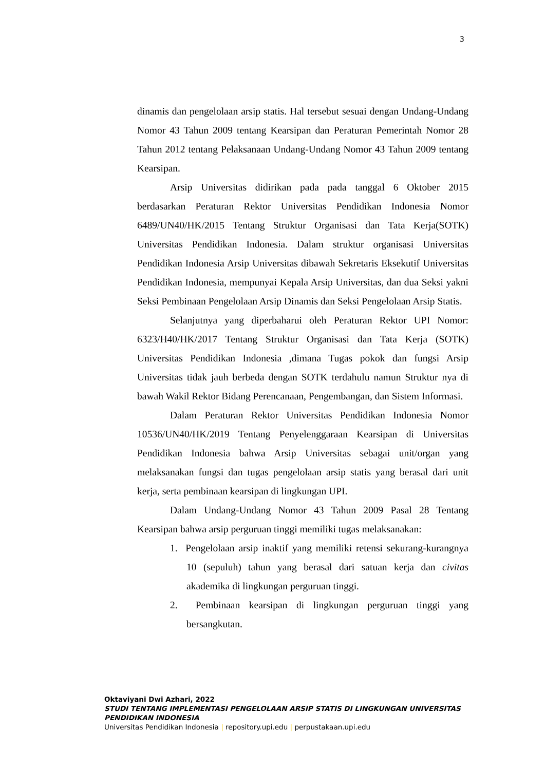3
dinamis dan pengelolaan arsip statis. Hal tersebut sesuai dengan Undang-Undang Nomor 43 Tahun 2009 tentang Kearsipan dan Peraturan Pemerintah Nomor 28 Tahun 2012 tentang Pelaksanaan Undang-Undang Nomor 43 Tahun 2009 tentang Kearsipan.
Arsip Universitas didirikan pada pada tanggal 6 Oktober 2015 berdasarkan Peraturan Rektor Universitas Pendidikan Indonesia Nomor 6489/UN40/HK/2015 Tentang Struktur Organisasi dan Tata Kerja(SOTK) Universitas Pendidikan Indonesia. Dalam struktur organisasi Universitas Pendidikan Indonesia Arsip Universitas dibawah Sekretaris Eksekutif Universitas Pendidikan Indonesia, mempunyai Kepala Arsip Universitas, dan dua Seksi yakni Seksi Pembinaan Pengelolaan Arsip Dinamis dan Seksi Pengelolaan Arsip Statis.
Selanjutnya yang diperbaharui oleh Peraturan Rektor UPI Nomor: 6323/H40/HK/2017 Tentang Struktur Organisasi dan Tata Kerja (SOTK) Universitas Pendidikan Indonesia ,dimana Tugas pokok dan fungsi Arsip Universitas tidak jauh berbeda dengan SOTK terdahulu namun Struktur nya di bawah Wakil Rektor Bidang Perencanaan, Pengembangan, dan Sistem Informasi.
Dalam Peraturan Rektor Universitas Pendidikan Indonesia Nomor 10536/UN40/HK/2019 Tentang Penyelenggaraan Kearsipan di Universitas Pendidikan Indonesia bahwa Arsip Universitas sebagai unit/organ yang melaksanakan fungsi dan tugas pengelolaan arsip statis yang berasal dari unit kerja, serta pembinaan kearsipan di lingkungan UPI.
Dalam Undang-Undang Nomor 43 Tahun 2009 Pasal 28 Tentang Kearsipan bahwa arsip perguruan tinggi memiliki tugas melaksanakan:
1. Pengelolaan arsip inaktif yang memiliki retensi sekurang-kurangnya 10 (sepuluh) tahun yang berasal dari satuan kerja dan civitas akademika di lingkungan perguruan tinggi.
2. Pembinaan kearsipan di lingkungan perguruan tinggi yang bersangkutan.
Oktaviyani Dwi Azhari, 2022
STUDI TENTANG IMPLEMENTASI PENGELOLAAN ARSIP STATIS DI LINGKUNGAN UNIVERSITAS
PENDIDIKAN INDONESIA
Universitas Pendidikan Indonesia | repository.upi.edu | perpustakaan.upi.edu